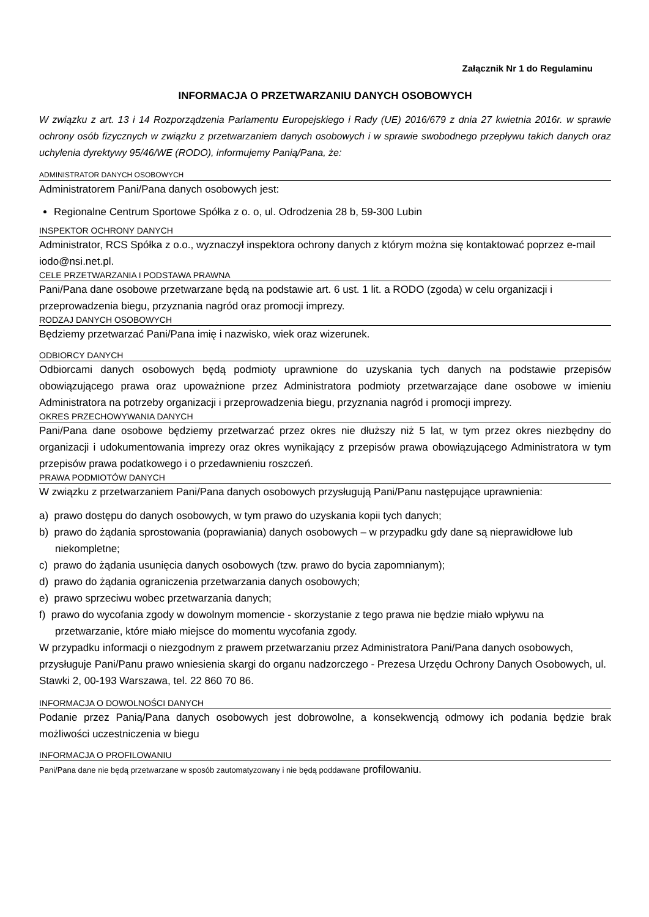Załącznik Nr 1 do Regulaminu
INFORMACJA O PRZETWARZANIU DANYCH OSOBOWYCH
W związku z art. 13 i 14 Rozporządzenia Parlamentu Europejskiego i Rady (UE) 2016/679 z dnia 27 kwietnia 2016r. w sprawie ochrony osób fizycznych w związku z przetwarzaniem danych osobowych i w sprawie swobodnego przepływu takich danych oraz uchylenia dyrektywy 95/46/WE (RODO), informujemy Panią/Pana, że:
ADMINISTRATOR DANYCH OSOBOWYCH
Administratorem Pani/Pana danych osobowych jest:
Regionalne Centrum Sportowe Spółka z o. o, ul. Odrodzenia 28 b, 59-300 Lubin
INSPEKTOR OCHRONY DANYCH
Administrator, RCS Spółka z o.o., wyznaczył inspektora ochrony danych z którym można się kontaktować poprzez e-mail iodo@nsi.net.pl.
CELE PRZETWARZANIA I PODSTAWA PRAWNA
Pani/Pana dane osobowe przetwarzane będą na podstawie art. 6 ust. 1 lit. a RODO (zgoda) w celu organizacji i przeprowadzenia biegu, przyznania nagród oraz promocji imprezy.
RODZAJ DANYCH OSOBOWYCH
Będziemy przetwarzać Pani/Pana imię i nazwisko, wiek oraz wizerunek.
ODBIORCY DANYCH
Odbiorcami danych osobowych będą podmioty uprawnione do uzyskania tych danych na podstawie przepisów obowiązującego prawa oraz upoważnione przez Administratora podmioty przetwarzające dane osobowe w imieniu Administratora na potrzeby organizacji i przeprowadzenia biegu, przyznania nagród i promocji imprezy.
OKRES PRZECHOWYWANIA DANYCH
Pani/Pana dane osobowe będziemy przetwarzać przez okres nie dłuższy niż 5 lat, w tym przez okres niezbędny do organizacji i udokumentowania imprezy oraz okres wynikający z przepisów prawa obowiązującego Administratora w tym przepisów prawa podatkowego i o przedawnieniu roszczeń.
PRAWA PODMIOTÓW DANYCH
W związku z przetwarzaniem Pani/Pana danych osobowych przysługują Pani/Panu następujące uprawnienia:
a) prawo dostępu do danych osobowych, w tym prawo do uzyskania kopii tych danych;
b) prawo do żądania sprostowania (poprawiania) danych osobowych – w przypadku gdy dane są nieprawidłowe lub niekompletne;
c) prawo do żądania usunięcia danych osobowych (tzw. prawo do bycia zapomnianym);
d) prawo do żądania ograniczenia przetwarzania danych osobowych;
e) prawo sprzeciwu wobec przetwarzania danych;
f) prawo do wycofania zgody w dowolnym momencie - skorzystanie z tego prawa nie będzie miało wpływu na przetwarzanie, które miało miejsce do momentu wycofania zgody.
W przypadku informacji o niezgodnym z prawem przetwarzaniu przez Administratora Pani/Pana danych osobowych, przysługuje Pani/Panu prawo wniesienia skargi do organu nadzorczego - Prezesa Urzędu Ochrony Danych Osobowych, ul. Stawki 2, 00-193 Warszawa, tel. 22 860 70 86.
INFORMACJA O DOWOLNOŚCI DANYCH
Podanie przez Panią/Pana danych osobowych jest dobrowolne, a konsekwencją odmowy ich podania będzie brak możliwości uczestniczenia w biegu
INFORMACJA O PROFILOWANIU
Pani/Pana dane nie będą przetwarzane w sposób zautomatyzowany i nie będą poddawane profilowaniu.